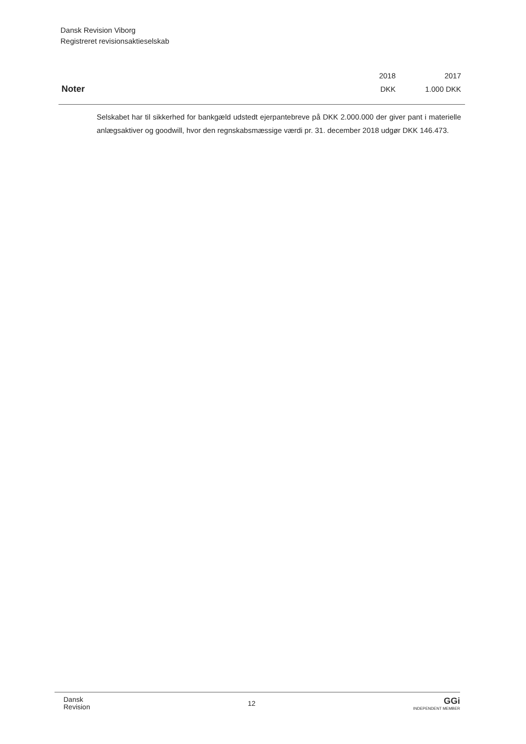Dansk Revision Viborg
Registreret revisionsaktieselskab
| | 2018 | 2017 |
| Noter | DKK | 1.000 DKK |
Selskabet har til sikkerhed for bankgæld udstedt ejerpantebreve på DKK 2.000.000 der giver pant i materielle anlægsaktiver og goodwill, hvor den regnskabsmæssige værdi pr. 31. december 2018 udgør DKK 146.473.
Dansk
Revision
12
GGi
INDEPENDENT MEMBER